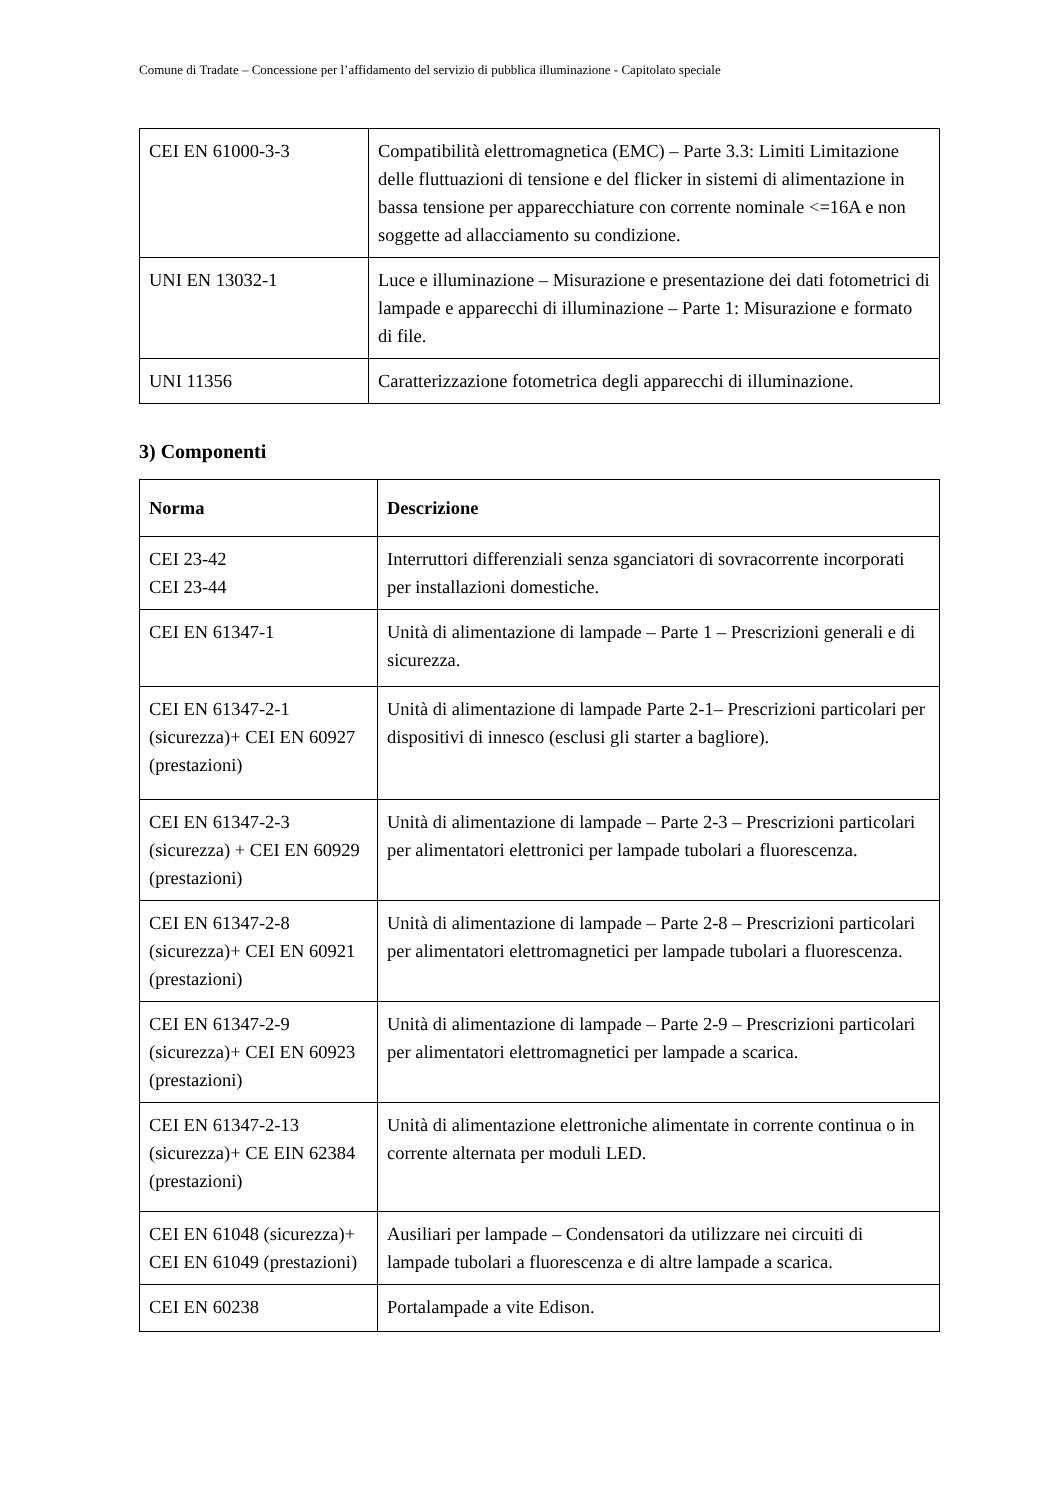Comune di Tradate – Concessione per l’affidamento del servizio di pubblica illuminazione - Capitolato speciale
| CEI EN 61000-3-3 | Compatibilità elettromagnetica (EMC) – Parte 3.3: Limiti Limitazione delle fluttuazioni di tensione e del flicker in sistemi di alimentazione in bassa tensione per apparecchiature con corrente nominale <=16A e non soggette ad allacciamento su condizione. |
| UNI EN 13032-1 | Luce e illuminazione – Misurazione e presentazione dei dati fotometrici di lampade e apparecchi di illuminazione – Parte 1: Misurazione e formato di file. |
| UNI 11356 | Caratterizzazione fotometrica degli apparecchi di illuminazione. |
3) Componenti
| Norma | Descrizione |
| --- | --- |
| CEI 23-42 CEI 23-44 | Interruttori differenziali senza sganciatori di sovracorrente incorporati per installazioni domestiche. |
| CEI EN 61347-1 | Unità di alimentazione di lampade – Parte 1 – Prescrizioni generali e di sicurezza. |
| CEI EN 61347-2-1 (sicurezza)+ CEI EN 60927 (prestazioni) | Unità di alimentazione di lampade Parte 2-1– Prescrizioni particolari per dispositivi di innesco (esclusi gli starter a bagliore). |
| CEI EN 61347-2-3 (sicurezza) + CEI EN 60929 (prestazioni) | Unità di alimentazione di lampade – Parte 2-3 – Prescrizioni particolari per alimentatori elettronici per lampade tubolari a fluorescenza. |
| CEI EN 61347-2-8 (sicurezza)+ CEI EN 60921 (prestazioni) | Unità di alimentazione di lampade – Parte 2-8 – Prescrizioni particolari per alimentatori elettromagnetici per lampade tubolari a fluorescenza. |
| CEI EN 61347-2-9 (sicurezza)+ CEI EN 60923 (prestazioni) | Unità di alimentazione di lampade – Parte 2-9 – Prescrizioni particolari per alimentatori elettromagnetici per lampade a scarica. |
| CEI EN 61347-2-13 (sicurezza)+ CE EIN 62384 (prestazioni) | Unità di alimentazione elettroniche alimentate in corrente continua o in corrente alternata per moduli LED. |
| CEI EN 61048 (sicurezza)+ CEI EN 61049 (prestazioni) | Ausiliari per lampade – Condensatori da utilizzare nei circuiti di lampade tubolari a fluorescenza e di altre lampade a scarica. |
| CEI EN 60238 | Portalampade a vite Edison. |